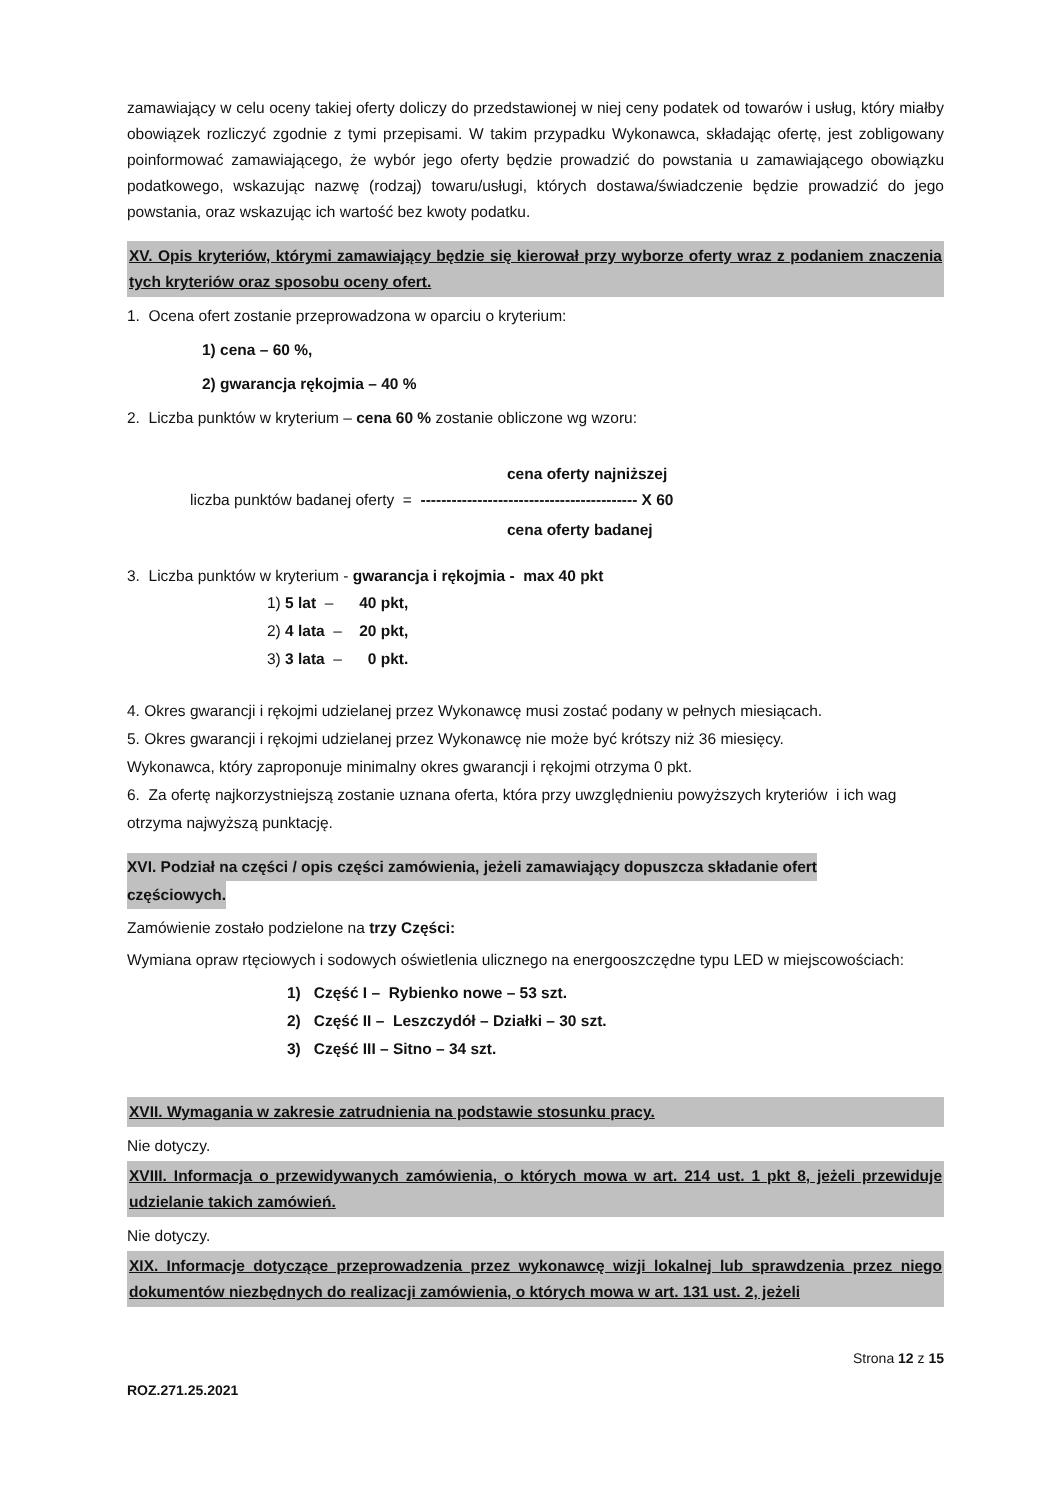zamawiający w celu oceny takiej oferty doliczy do przedstawionej w niej ceny podatek od towarów i usług, który miałby obowiązek rozliczyć zgodnie z tymi przepisami. W takim przypadku Wykonawca, składając ofertę, jest zobligowany poinformować zamawiającego, że wybór jego oferty będzie prowadzić do powstania u zamawiającego obowiązku podatkowego, wskazując nazwę (rodzaj) towaru/usługi, których dostawa/świadczenie będzie prowadzić do jego powstania, oraz wskazując ich wartość bez kwoty podatku.
XV. Opis kryteriów, którymi zamawiający będzie się kierował przy wyborze oferty wraz z podaniem znaczenia tych kryteriów oraz sposobu oceny ofert.
1. Ocena ofert zostanie przeprowadzona w oparciu o kryterium:
1) cena – 60 %,
2) gwarancja rękojmia – 40 %
2. Liczba punktów w kryterium – cena 60 % zostanie obliczone wg wzoru:
cena oferty najniższej
liczba punktów badanej oferty = ------------------------------------------ X 60
cena oferty badanej
3. Liczba punktów w kryterium - gwarancja i rękojmia - max 40 pkt
1) 5 lat – 40 pkt,
2) 4 lata – 20 pkt,
3) 3 lata – 0 pkt.
4. Okres gwarancji i rękojmi udzielanej przez Wykonawcę musi zostać podany w pełnych miesiącach.
5. Okres gwarancji i rękojmi udzielanej przez Wykonawcę nie może być krótszy niż 36 miesięcy.
Wykonawca, który zaproponuje minimalny okres gwarancji i rękojmi otrzyma 0 pkt.
6. Za ofertę najkorzystniejszą zostanie uznana oferta, która przy uwzględnieniu powyższych kryteriów i ich wag otrzyma najwyższą punktację.
XVI. Podział na części / opis części zamówienia, jeżeli zamawiający dopuszcza składanie ofert
częściowych.
Zamówienie zostało podzielone na trzy Części:
Wymiana opraw rtęciowych i sodowych oświetlenia ulicznego na energooszczędne typu LED w miejscowościach:
1) Część I – Rybienko nowe – 53 szt.
2) Część II – Leszczydół – Działki – 30 szt.
3) Część III – Sitno – 34 szt.
XVII. Wymagania w zakresie zatrudnienia na podstawie stosunku pracy.
Nie dotyczy.
XVIII. Informacja o przewidywanych zamówienia, o których mowa w art. 214 ust. 1 pkt 8, jeżeli przewiduje udzielanie takich zamówień.
Nie dotyczy.
XIX. Informacje dotyczące przeprowadzenia przez wykonawcę wizji lokalnej lub sprawdzenia przez niego dokumentów niezbędnych do realizacji zamówienia, o których mowa w art. 131 ust. 2, jeżeli
Strona 12 z 15
ROZ.271.25.2021